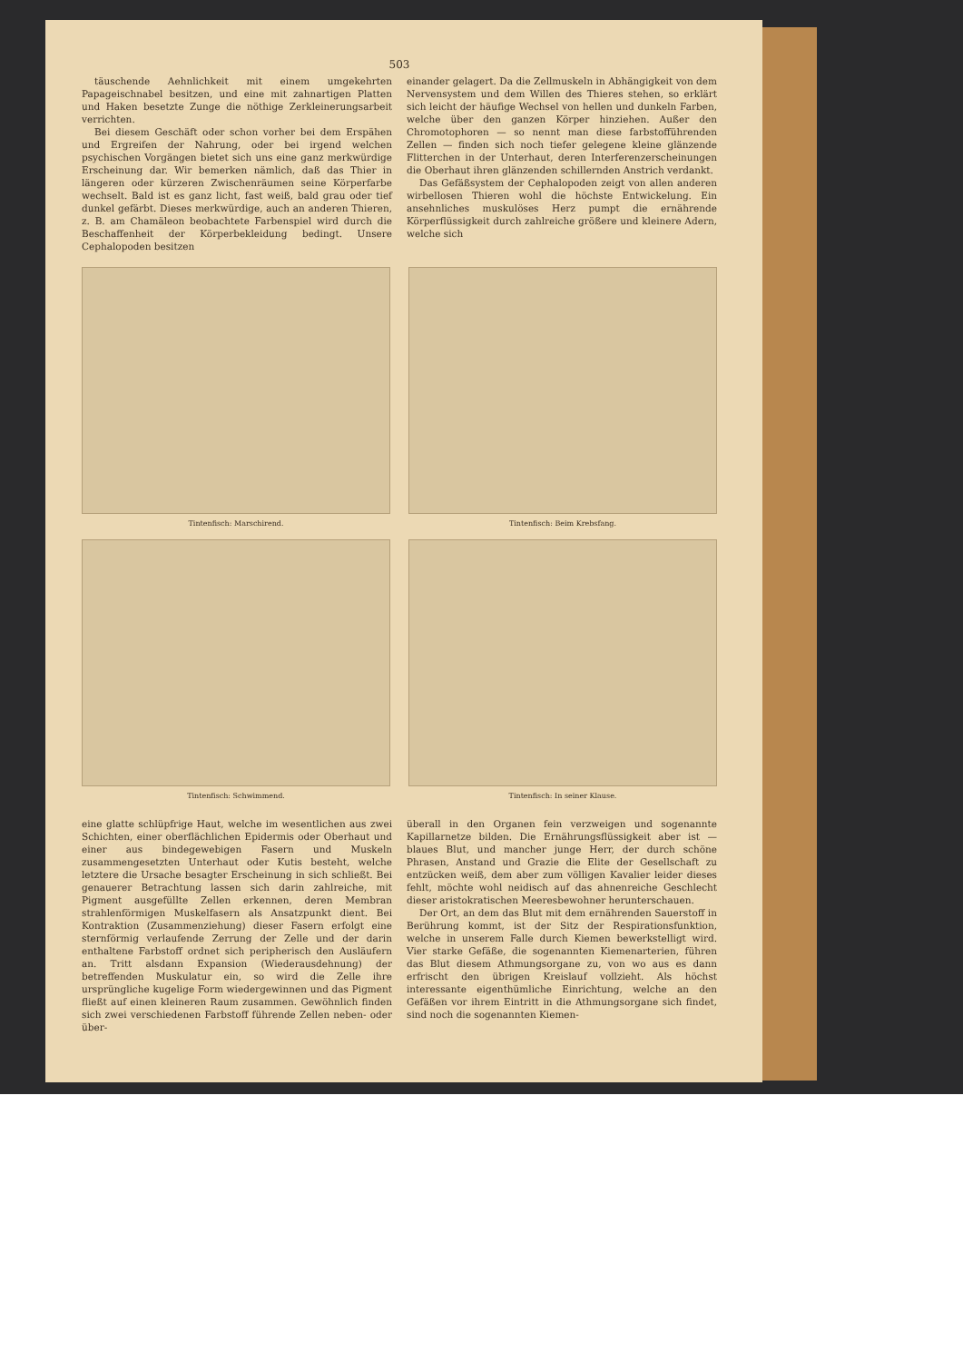503
täuschende Aehnlichkeit mit einem umgekehrten Papageischnabel besitzen, und eine mit zahnartigen Platten und Haken besetzte Zunge die nöthige Zerkleinerungsarbeit verrichten.
Bei diesem Geschäft oder schon vorher bei dem Erspähen und Ergreifen der Nahrung, oder bei irgend welchen psychischen Vorgängen bietet sich uns eine ganz merkwürdige Erscheinung dar. Wir bemerken nämlich, daß das Thier in längeren oder kürzeren Zwischenräumen seine Körperfarbe wechselt. Bald ist es ganz licht, fast weiß, bald grau oder tief dunkel gefärbt. Dieses merkwürdige, auch an anderen Thieren, z. B. am Chamäleon beobachtete Farbenspiel wird durch die Beschaffenheit der Körperbekleidung bedingt. Unsere Cephalopoden besitzen
einander gelagert. Da die Zellmuskeln in Abhängigkeit von dem Nervensystem und dem Willen des Thieres stehen, so erklärt sich leicht der häufige Wechsel von hellen und dunkeln Farben, welche über den ganzen Körper hinziehen. Außer den Chromotophoren — so nennt man diese farbstofführenden Zellen — finden sich noch tiefer gelegene kleine glänzende Flitterchen in der Unterhaut, deren Interferenzerscheinungen die Oberhaut ihren glänzenden schillernden Anstrich verdankt.
Das Gefäßsystem der Cephalopoden zeigt von allen anderen wirbellosen Thieren wohl die höchste Entwickelung. Ein ansehnliches muskulöses Herz pumpt die ernährende Körperflüssigkeit durch zahlreiche größere und kleinere Adern, welche sich
Tintenfisch: Marschirend.
Tintenfisch: Beim Krebsfang.
Tintenfisch: Schwimmend.
Tintenfisch: In seiner Klause.
eine glatte schlüpfrige Haut, welche im wesentlichen aus zwei Schichten, einer oberflächlichen Epidermis oder Oberhaut und einer aus bindegewebigen Fasern und Muskeln zusammengesetzten Unterhaut oder Kutis besteht, welche letztere die Ursache besagter Erscheinung in sich schließt. Bei genauerer Betrachtung lassen sich darin zahlreiche, mit Pigment ausgefüllte Zellen erkennen, deren Membran strahlenförmigen Muskelfasern als Ansatzpunkt dient. Bei Kontraktion (Zusammenziehung) dieser Fasern erfolgt eine sternförmig verlaufende Zerrung der Zelle und der darin enthaltene Farbstoff ordnet sich peripherisch den Ausläufern an. Tritt alsdann Expansion (Wiederausdehnung) der betreffenden Muskulatur ein, so wird die Zelle ihre ursprüngliche kugelige Form wiedergewinnen und das Pigment fließt auf einen kleineren Raum zusammen. Gewöhnlich finden sich zwei verschiedenen Farbstoff führende Zellen neben- oder über-
überall in den Organen fein verzweigen und sogenannte Kapillarnetze bilden. Die Ernährungsflüssigkeit aber ist — blaues Blut, und mancher junge Herr, der durch schöne Phrasen, Anstand und Grazie die Elite der Gesellschaft zu entzücken weiß, dem aber zum völligen Kavalier leider dieses fehlt, möchte wohl neidisch auf das ahnenreiche Geschlecht dieser aristokratischen Meeresbewohner herunterschauen.
Der Ort, an dem das Blut mit dem ernährenden Sauerstoff in Berührung kommt, ist der Sitz der Respirationsfunktion, welche in unserem Falle durch Kiemen bewerkstelligt wird. Vier starke Gefäße, die sogenannten Kiemenarterien, führen das Blut diesem Athmungsorgane zu, von wo aus es dann erfrischt den übrigen Kreislauf vollzieht. Als höchst interessante eigenthümliche Einrichtung, welche an den Gefäßen vor ihrem Eintritt in die Athmungsorgane sich findet, sind noch die sogenannten Kiemen-